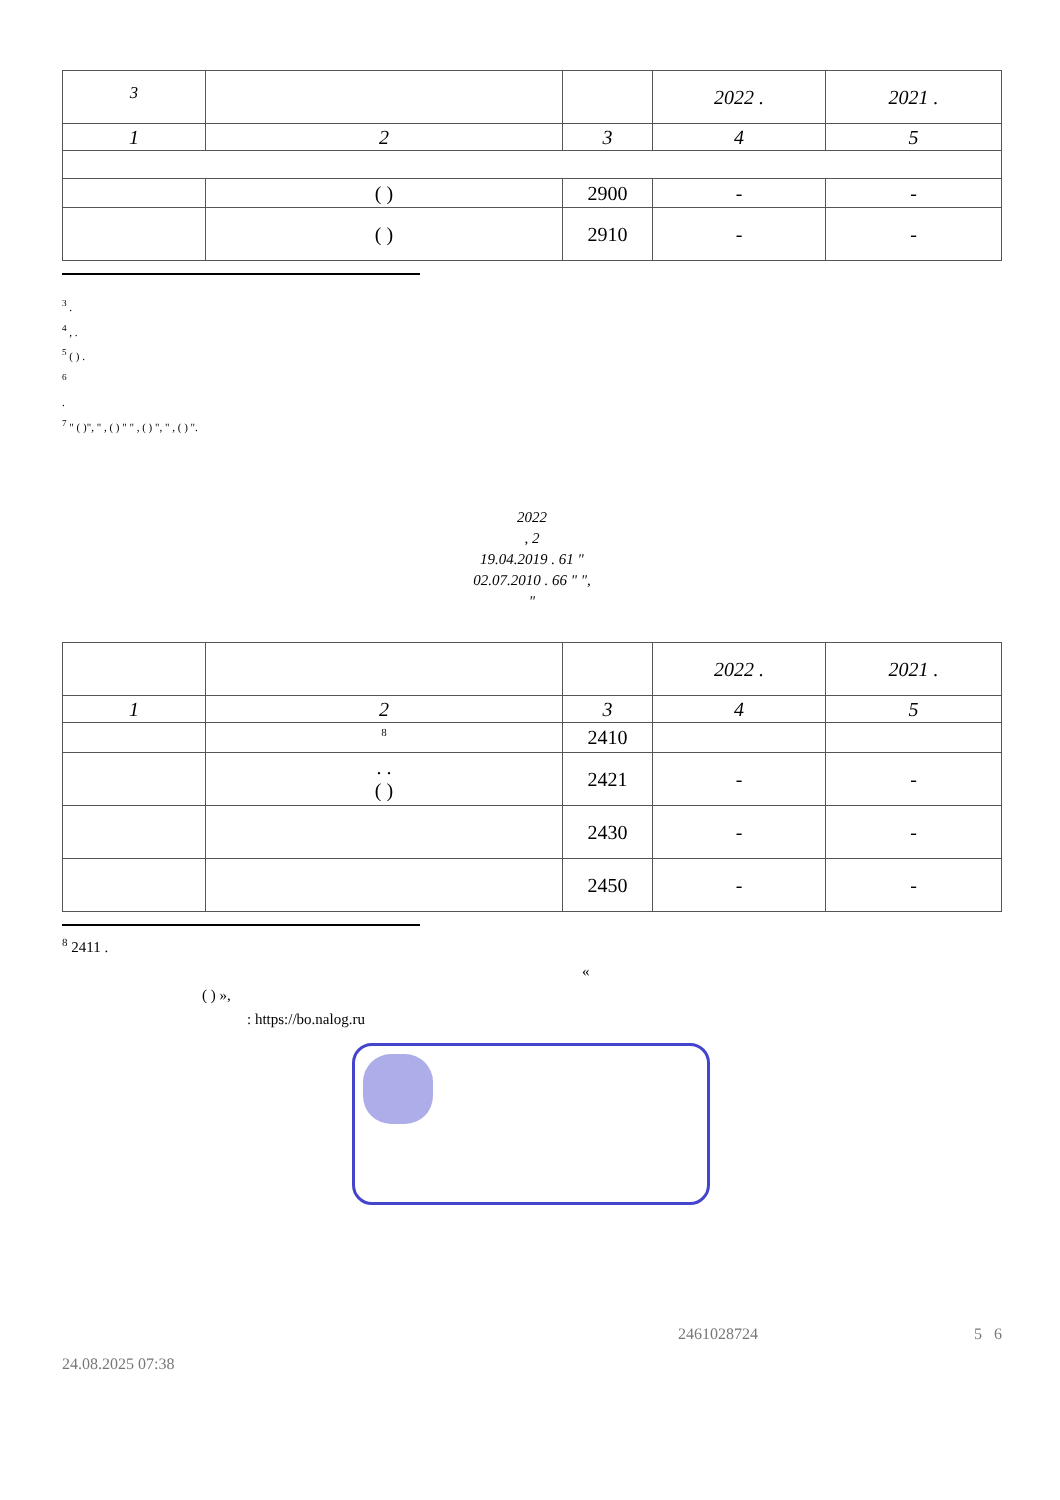| <sup>3</sup> | | | 2022 . | 2021 . |
| --- | --- | --- | --- | --- |
| 1 | 2 | 3 | 4 | 5 |
| | ( ) | 2900 | - | - |
| | ( ) | 2910 | - | - |
<sup>3</sup> .
<sup>4</sup> , .
<sup>5</sup> ( ) .
<sup>6</sup>
.
<sup>7</sup> " ( )", " , ( ) " " , ( ) ", " , ( ) ".
2022
, 2
19.04.2019 . 61 "
02.07.2010 . 66 " ",
"
| | | | 2022 . | 2021 . |
| --- | --- | --- | --- | --- |
| 1 | 2 | 3 | 4 | 5 |
| | <sup>8</sup> | 2410 | | |
| | . . ( ) | 2421 | - | - |
| | | 2430 | - | - |
| | | 2450 | - | - |
<sup>8</sup> 2411 .
«
( ) »,
: https://bo.nalog.ru
2461028724 5 6
24.08.2025 07:38